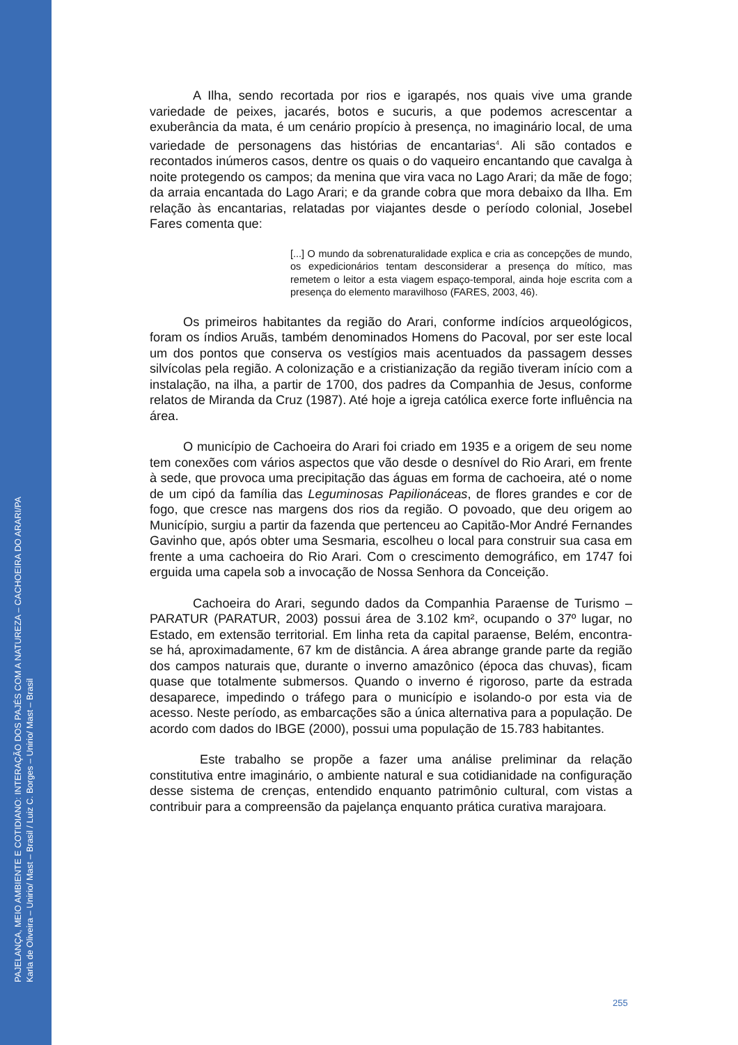PAJELANÇA, MEIO AMBIENTE E COTIDIANO: INTERAÇÃO DOS PAJÉS COM A NATUREZA – CACHOEIRA DO ARARI/PA
Karla de Oliveira – Unirio/ Mast – Brasil / Luiz C. Borges – Unirio/ Mast – Brasil
A Ilha, sendo recortada por rios e igarapés, nos quais vive uma grande variedade de peixes, jacarés, botos e sucuris, a que podemos acrescentar a exuberância da mata, é um cenário propício à presença, no imaginário local, de uma variedade de personagens das histórias de encantarias<sup>4</sup>. Ali são contados e recontados inúmeros casos, dentre os quais o do vaqueiro encantando que cavalga à noite protegendo os campos; da menina que vira vaca no Lago Arari; da mãe de fogo; da arraia encantada do Lago Arari; e da grande cobra que mora debaixo da Ilha. Em relação às encantarias, relatadas por viajantes desde o período colonial, Josebel Fares comenta que:
[...] O mundo da sobrenaturalidade explica e cria as concepções de mundo, os expedicionários tentam desconsiderar a presença do mítico, mas remetem o leitor a esta viagem espaço-temporal, ainda hoje escrita com a presença do elemento maravilhoso (FARES, 2003, 46).
Os primeiros habitantes da região do Arari, conforme indícios arqueológicos, foram os índios Aruãs, também denominados Homens do Pacoval, por ser este local um dos pontos que conserva os vestígios mais acentuados da passagem desses silvícolas pela região. A colonização e a cristianização da região tiveram início com a instalação, na ilha, a partir de 1700, dos padres da Companhia de Jesus, conforme relatos de Miranda da Cruz (1987). Até hoje a igreja católica exerce forte influência na área.
O município de Cachoeira do Arari foi criado em 1935 e a origem de seu nome tem conexões com vários aspectos que vão desde o desnível do Rio Arari, em frente à sede, que provoca uma precipitação das águas em forma de cachoeira, até o nome de um cipó da família das Leguminosas Papilionáceas, de flores grandes e cor de fogo, que cresce nas margens dos rios da região. O povoado, que deu origem ao Município, surgiu a partir da fazenda que pertenceu ao Capitão-Mor André Fernandes Gavinho que, após obter uma Sesmaria, escolheu o local para construir sua casa em frente a uma cachoeira do Rio Arari. Com o crescimento demográfico, em 1747 foi erguida uma capela sob a invocação de Nossa Senhora da Conceição.
Cachoeira do Arari, segundo dados da Companhia Paraense de Turismo – PARATUR (PARATUR, 2003) possui área de 3.102 km², ocupando o 37º lugar, no Estado, em extensão territorial. Em linha reta da capital paraense, Belém, encontra-se há, aproximadamente, 67 km de distância. A área abrange grande parte da região dos campos naturais que, durante o inverno amazônico (época das chuvas), ficam quase que totalmente submersos. Quando o inverno é rigoroso, parte da estrada desaparece, impedindo o tráfego para o município e isolando-o por esta via de acesso. Neste período, as embarcações são a única alternativa para a população. De acordo com dados do IBGE (2000), possui uma população de 15.783 habitantes.
Este trabalho se propõe a fazer uma análise preliminar da relação constitutiva entre imaginário, o ambiente natural e sua cotidianidade na configuração desse sistema de crenças, entendido enquanto patrimônio cultural, com vistas a contribuir para a compreensão da pajelança enquanto prática curativa marajoara.
255